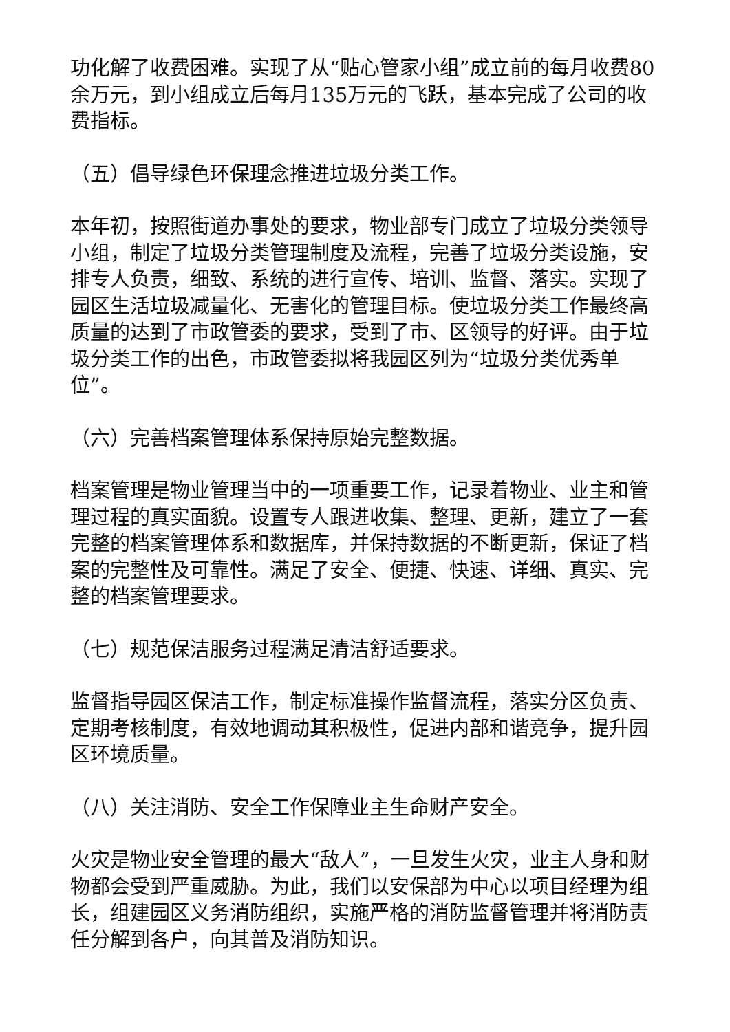功化解了收费困难。实现了从“贴心管家小组”成立前的每月收费80余万元，到小组成立后每月135万元的飞跃，基本完成了公司的收费指标。
（五）倡导绿色环保理念推进垃圾分类工作。
本年初，按照街道办事处的要求，物业部专门成立了垃圾分类领导小组，制定了垃圾分类管理制度及流程，完善了垃圾分类设施，安排专人负责，细致、系统的进行宣传、培训、监督、落实。实现了园区生活垃圾减量化、无害化的管理目标。使垃圾分类工作最终高质量的达到了市政管委的要求，受到了市、区领导的好评。由于垃圾分类工作的出色，市政管委拟将我园区列为“垃圾分类优秀单位”。
（六）完善档案管理体系保持原始完整数据。
档案管理是物业管理当中的一项重要工作，记录着物业、业主和管理过程的真实面貌。设置专人跟进收集、整理、更新，建立了一套完整的档案管理体系和数据库，并保持数据的不断更新，保证了档案的完整性及可靠性。满足了安全、便捷、快速、详细、真实、完整的档案管理要求。
（七）规范保洁服务过程满足清洁舒适要求。
监督指导园区保洁工作，制定标准操作监督流程，落实分区负责、定期考核制度，有效地调动其积极性，促进内部和谐竞争，提升园区环境质量。
（八）关注消防、安全工作保障业主生命财产安全。
火灾是物业安全管理的最大“敌人”，一旦发生火灾，业主人身和财物都会受到严重威胁。为此，我们以安保部为中心以项目经理为组长，组建园区义务消防组织，实施严格的消防监督管理并将消防责任分解到各户，向其普及消防知识。